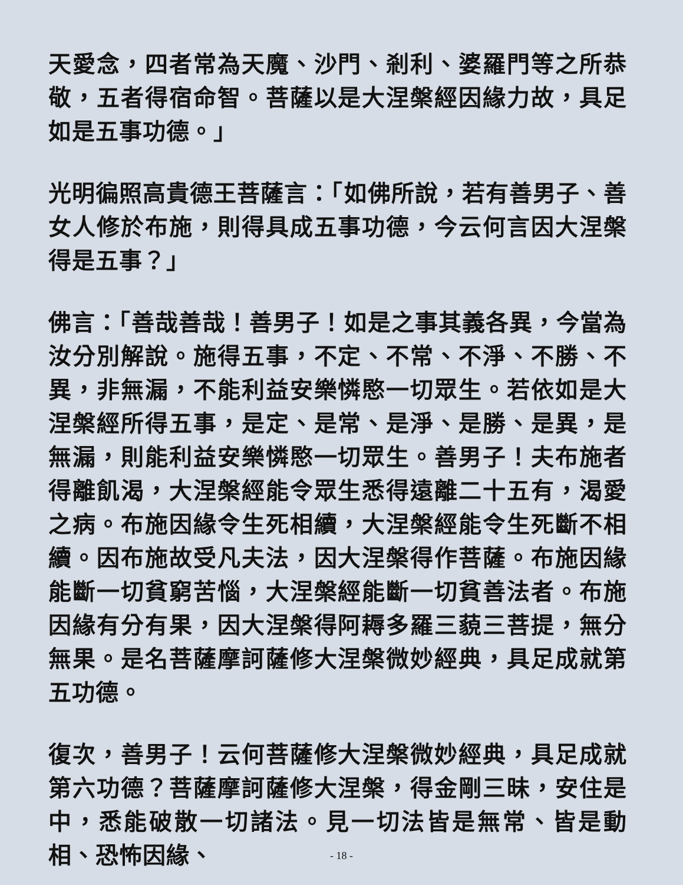天愛念，四者常為天魔、沙門、剎利、婆羅門等之所恭敬，五者得宿命智。菩薩以是大涅槃經因緣力故，具足如是五事功德。」
光明徧照高貴德王菩薩言：「如佛所說，若有善男子、善女人修於布施，則得具成五事功德，今云何言因大涅槃得是五事？」
佛言：「善哉善哉！善男子！如是之事其義各異，今當為汝分別解說。施得五事，不定、不常、不淨、不勝、不異，非無漏，不能利益安樂憐愍一切眾生。若依如是大涅槃經所得五事，是定、是常、是淨、是勝、是異，是無漏，則能利益安樂憐愍一切眾生。善男子！夫布施者得離飢渴，大涅槃經能令眾生悉得遠離二十五有，渴愛之病。布施因緣令生死相續，大涅槃經能令生死斷不相續。因布施故受凡夫法，因大涅槃得作菩薩。布施因緣能斷一切貧窮苦惱，大涅槃經能斷一切貧善法者。布施因緣有分有果，因大涅槃得阿耨多羅三藐三菩提，無分無果。是名菩薩摩訶薩修大涅槃微妙經典，具足成就第五功德。
復次，善男子！云何菩薩修大涅槃微妙經典，具足成就第六功德？菩薩摩訶薩修大涅槃，得金剛三昧，安住是中，悉能破散一切諸法。見一切法皆是無常、皆是動相、恐怖因緣、
- 18 -